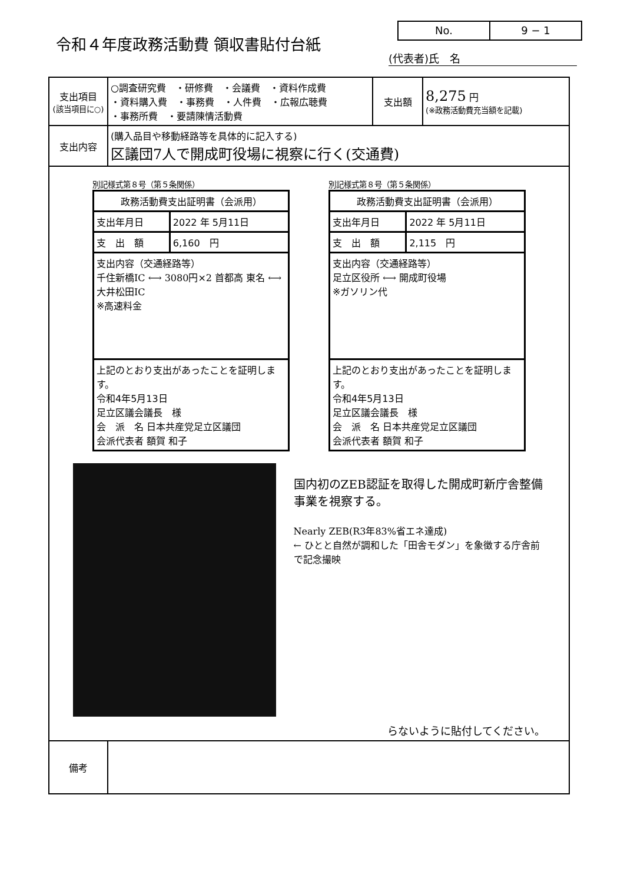令和４年度政務活動費 領収書貼付台紙
No. 9 − 1
(代表者)氏　名
| 支出項目 (該当項目に○) | ○調査研究費 ・研修費 ・会議費 ・資料作成費 ・資料購入費 ・事務費 ・人件費 ・広報広聴費 ・事務所費 ・要請陳情活動費 | 支出額 | 8,275 円 (※政務活動費充当額を記載) |
| 支出内容 | (購入品目や移動経路等を具体的に記入する) 区議団7人で開成町役場に視察に行く(交通費) | | |
| 別記様式第８号（第５条関係） / 政務活動費支出証明書（会派用） / / / 支出年月日 / 2022 年 5月11日 / / 支 出 額 / 6,160 円 / / 支出内容（交通経路等） 千住新橋IC ⟷ 3080円×2 首都高 東名 ⟷ 大井松田IC ※高速料金 / / / 上記のとおり支出があったことを証明します。 令和4年5月13日 足立区議会議長 様 会 派 名 日本共産党足立区議団 会派代表者 額賀 和子 / / 別記様式第８号（第５条関係） / 政務活動費支出証明書（会派用） / / / 支出年月日 / 2022 年 5月11日 / / 支 出 額 / 2,115 円 / / 支出内容（交通経路等） 足立区役所 ⟷ 開成町役場 ※ガソリン代 / / / 上記のとおり支出があったことを証明します。 令和4年5月13日 足立区議会議長 様 会 派 名 日本共産党足立区議団 会派代表者 額賀 和子 / / 国内初のZEB認証を取得した開成町新庁舎整備事業を視察する。 Nearly ZEB(R3年83%省エネ達成) ← ひとと自然が調和した「田舎モダン」を象徴する庁舎前で記念撮映 らないように貼付してください。 | | | |
| 備考 | | | |